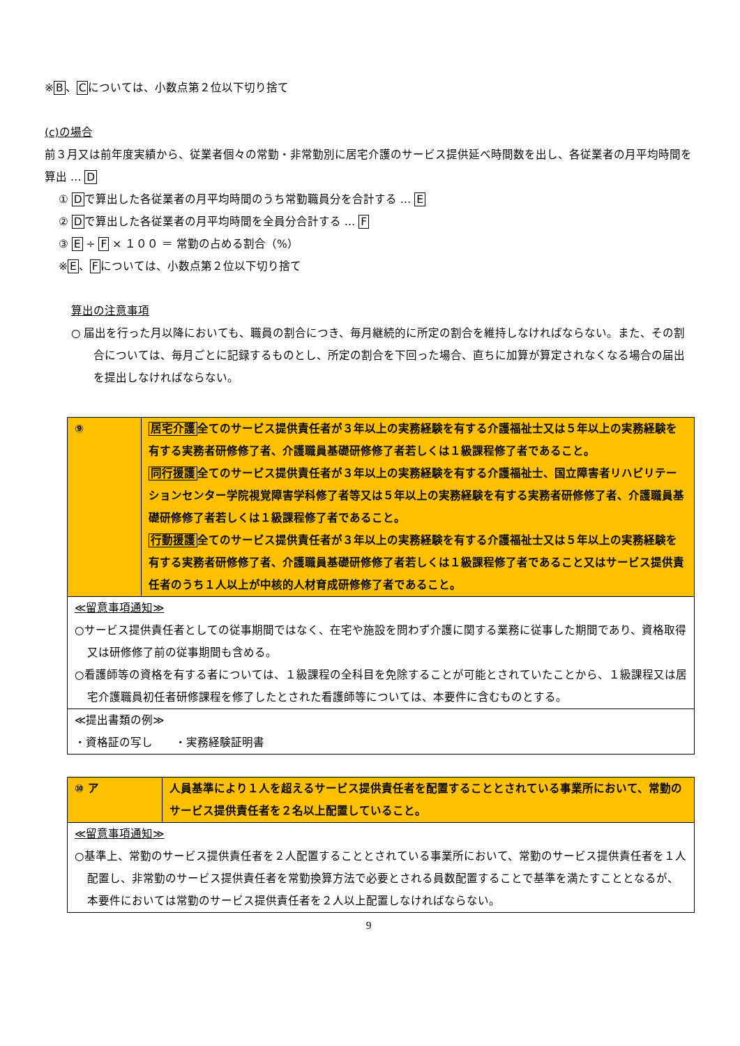※B、Cについては、小数点第２位以下切り捨て
(c)の場合
前３月又は前年度実績から、従業者個々の常勤・非常勤別に居宅介護のサービス提供延べ時間数を出し、各従業者の月平均時間を算出 … D
① Dで算出した各従業者の月平均時間のうち常勤職員分を合計する … E
② Dで算出した各従業者の月平均時間を全員分合計する … F
③ E ÷ F × １００ ＝ 常勤の占める割合（%）
※E、Fについては、小数点第２位以下切り捨て
算出の注意事項
○ 届出を行った月以降においても、職員の割合につき、毎月継続的に所定の割合を維持しなければならない。また、その割合については、毎月ごとに記録するものとし、所定の割合を下回った場合、直ちに加算が算定されなくなる場合の届出を提出しなければならない。
| ⑨ | 居宅介護 全てのサービス提供責任者が３年以上の実務経験を有する介護福祉士又は５年以上の実務経験を有する実務者研修修了者、介護職員基礎研修修了者若しくは１級課程修了者であること。 同行援護 全てのサービス提供責任者が３年以上の実務経験を有する介護福祉士、国立障害者リハビリテーションセンター学院視覚障害学科修了者等又は５年以上の実務経験を有する実務者研修修了者、介護職員基礎研修修了者若しくは１級課程修了者であること。 行動援護 全てのサービス提供責任者が３年以上の実務経験を有する介護福祉士又は５年以上の実務経験を有する実務者研修修了者、介護職員基礎研修修了者若しくは１級課程修了者であること又はサービス提供責任者のうち１人以上が中核的人材育成研修修了者であること。 |
| ≪留意事項通知≫ ○サービス提供責任者としての従事期間ではなく、在宅や施設を問わず介護に関する業務に従事した期間であり、資格取得又は研修修了前の従事期間も含める。 ○看護師等の資格を有する者については、１級課程の全科目を免除することが可能とされていたことから、１級課程又は居宅介護職員初任者研修課程を修了したとされた看護師等については、本要件に含むものとする。 | |
| ≪提出書類の例≫ ・資格証の写し ・実務経験証明書 | |
| ⑩ ア | 人員基準により１人を超えるサービス提供責任者を配置することとされている事業所において、常勤のサービス提供責任者を２名以上配置していること。 |
| ≪留意事項通知≫ ○基準上、常勤のサービス提供責任者を２人配置することとされている事業所において、常勤のサービス提供責任者を１人配置し、非常勤のサービス提供責任者を常勤換算方法で必要とされる員数配置することで基準を満たすこととなるが、本要件においては常勤のサービス提供責任者を２人以上配置しなければならない。 | |
9